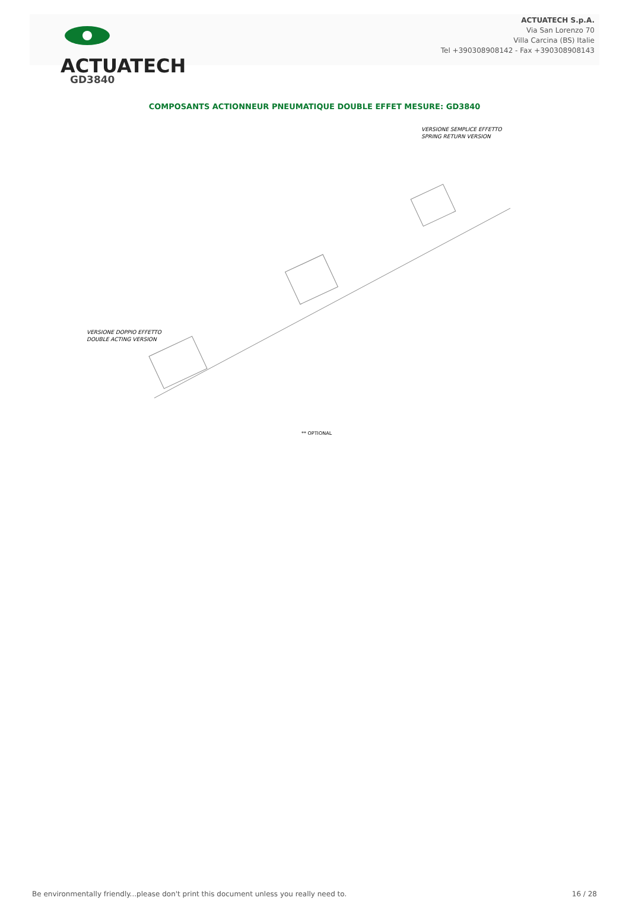ACTUATECH
ACTUATECH S.p.A.
Via San Lorenzo 70
Villa Carcina (BS) Italie
Tel +390308908142 - Fax +390308908143
GD3840
COMPOSANTS ACTIONNEUR PNEUMATIQUE DOUBLE EFFET MESURE: GD3840
VERSIONE SEMPLICE EFFETTO
SPRING RETURN VERSION
VERSIONE DOPPIO EFFETTO
DOUBLE ACTING VERSION
** OPTIONAL
Be environmentally friendly...please don't print this document unless you really need to. 16 / 28